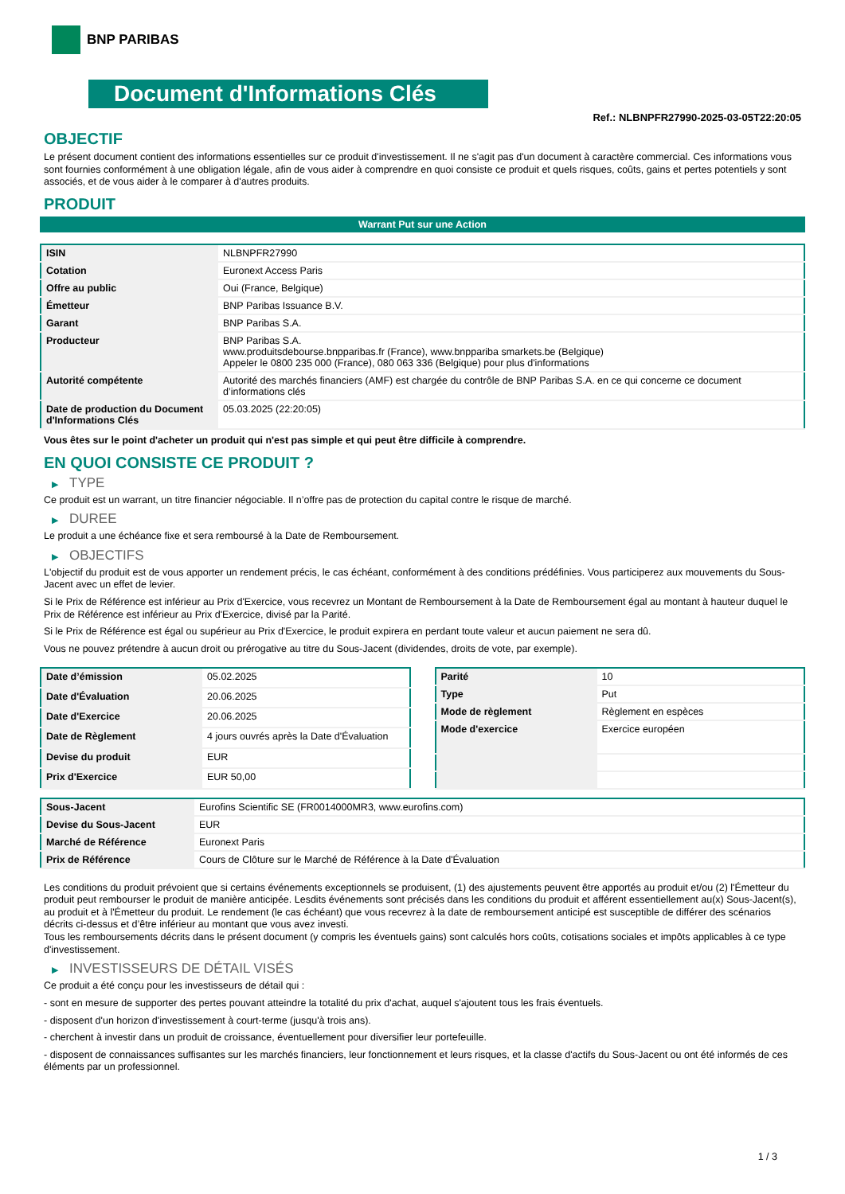BNP PARIBAS
Document d'Informations Clés
Ref.: NLBNPFR27990-2025-03-05T22:20:05
OBJECTIF
Le présent document contient des informations essentielles sur ce produit d'investissement. Il ne s'agit pas d'un document à caractère commercial. Ces informations vous sont fournies conformément à une obligation légale, afin de vous aider à comprendre en quoi consiste ce produit et quels risques, coûts, gains et pertes potentiels y sont associés, et de vous aider à le comparer à d'autres produits.
PRODUIT
Warrant Put sur une Action
| ISIN | NLBNPFR27990 |
| Cotation | Euronext Access Paris |
| Offre au public | Oui (France, Belgique) |
| Émetteur | BNP Paribas Issuance B.V. |
| Garant | BNP Paribas S.A. |
| Producteur | BNP Paribas S.A. www.produitsdebourse.bnpparibas.fr (France), www.bnppariba smarkets.be (Belgique) Appeler le 0800 235 000 (France), 080 063 336 (Belgique) pour plus d'informations |
| Autorité compétente | Autorité des marchés financiers (AMF) est chargée du contrôle de BNP Paribas S.A. en ce qui concerne ce document d’informations clés |
| Date de production du Document d'Informations Clés | 05.03.2025 (22:20:05) |
Vous êtes sur le point d'acheter un produit qui n'est pas simple et qui peut être difficile à comprendre.
EN QUOI CONSISTE CE PRODUIT ?
▶ TYPE
Ce produit est un warrant, un titre financier négociable. Il n’offre pas de protection du capital contre le risque de marché.
▶ DUREE
Le produit a une échéance fixe et sera remboursé à la Date de Remboursement.
▶ OBJECTIFS
L'objectif du produit est de vous apporter un rendement précis, le cas échéant, conformément à des conditions prédéfinies. Vous participerez aux mouvements du Sous-Jacent avec un effet de levier.
Si le Prix de Référence est inférieur au Prix d'Exercice, vous recevrez un Montant de Remboursement à la Date de Remboursement égal au montant à hauteur duquel le Prix de Référence est inférieur au Prix d'Exercice, divisé par la Parité.
Si le Prix de Référence est égal ou supérieur au Prix d'Exercice, le produit expirera en perdant toute valeur et aucun paiement ne sera dû.
Vous ne pouvez prétendre à aucun droit ou prérogative au titre du Sous-Jacent (dividendes, droits de vote, par exemple).
| Date d’émission | 05.02.2025 |
| Date d'Évaluation | 20.06.2025 |
| Date d'Exercice | 20.06.2025 |
| Date de Règlement | 4 jours ouvrés après la Date d'Évaluation |
| Devise du produit | EUR |
| Prix d'Exercice | EUR 50,00 |
| Parité | 10 |
| Type | Put |
| Mode de règlement | Règlement en espèces |
| Mode d'exercice | Exercice européen |
| Sous-Jacent | Eurofins Scientific SE (FR0014000MR3, www.eurofins.com) |
| Devise du Sous-Jacent | EUR |
| Marché de Référence | Euronext Paris |
| Prix de Référence | Cours de Clôture sur le Marché de Référence à la Date d'Évaluation |
Les conditions du produit prévoient que si certains événements exceptionnels se produisent, (1) des ajustements peuvent être apportés au produit et/ou (2) l'Émetteur du produit peut rembourser le produit de manière anticipée. Lesdits événements sont précisés dans les conditions du produit et afférent essentiellement au(x) Sous-Jacent(s), au produit et à l'Émetteur du produit. Le rendement (le cas échéant) que vous recevrez à la date de remboursement anticipé est susceptible de différer des scénarios décrits ci-dessus et d’être inférieur au montant que vous avez investi.
Tous les remboursements décrits dans le présent document (y compris les éventuels gains) sont calculés hors coûts, cotisations sociales et impôts applicables à ce type d'investissement.
▶ INVESTISSEURS DE DÉTAIL VISÉS
Ce produit a été conçu pour les investisseurs de détail qui :
- sont en mesure de supporter des pertes pouvant atteindre la totalité du prix d'achat, auquel s'ajoutent tous les frais éventuels.
- disposent d'un horizon d'investissement à court-terme (jusqu'à trois ans).
- cherchent à investir dans un produit de croissance, éventuellement pour diversifier leur portefeuille.
- disposent de connaissances suffisantes sur les marchés financiers, leur fonctionnement et leurs risques, et la classe d'actifs du Sous-Jacent ou ont été informés de ces éléments par un professionnel.
1 / 3